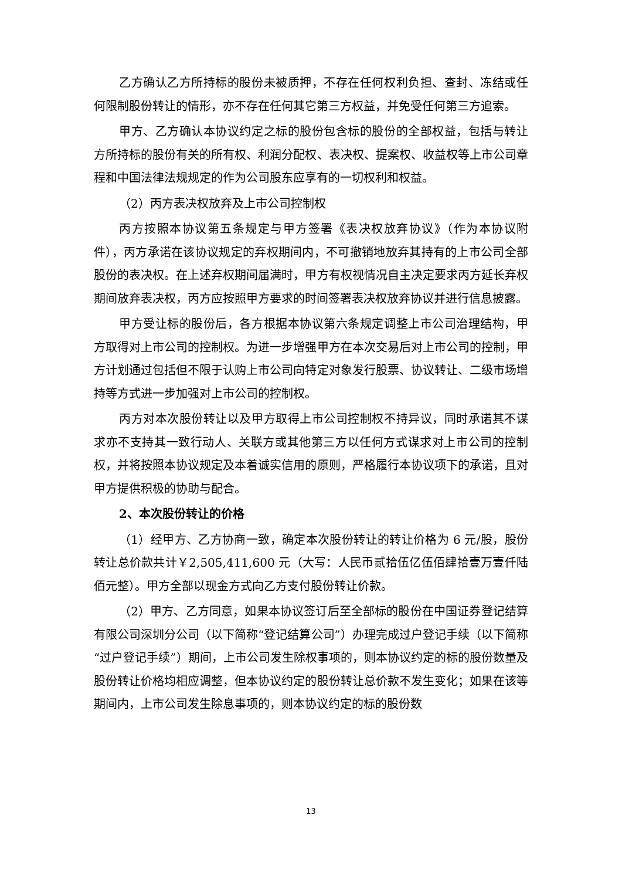乙方确认乙方所持标的股份未被质押，不存在任何权利负担、查封、冻结或任何限制股份转让的情形，亦不存在任何其它第三方权益，并免受任何第三方追索。
甲方、乙方确认本协议约定之标的股份包含标的股份的全部权益，包括与转让方所持标的股份有关的所有权、利润分配权、表决权、提案权、收益权等上市公司章程和中国法律法规规定的作为公司股东应享有的一切权利和权益。
（2）丙方表决权放弃及上市公司控制权
丙方按照本协议第五条规定与甲方签署《表决权放弃协议》（作为本协议附件），丙方承诺在该协议规定的弃权期间内，不可撤销地放弃其持有的上市公司全部股份的表决权。在上述弃权期间届满时，甲方有权视情况自主决定要求丙方延长弃权期间放弃表决权，丙方应按照甲方要求的时间签署表决权放弃协议并进行信息披露。
甲方受让标的股份后，各方根据本协议第六条规定调整上市公司治理结构，甲方取得对上市公司的控制权。为进一步增强甲方在本次交易后对上市公司的控制，甲方计划通过包括但不限于认购上市公司向特定对象发行股票、协议转让、二级市场增持等方式进一步加强对上市公司的控制权。
丙方对本次股份转让以及甲方取得上市公司控制权不持异议，同时承诺其不谋求亦不支持其一致行动人、关联方或其他第三方以任何方式谋求对上市公司的控制权，并将按照本协议规定及本着诚实信用的原则，严格履行本协议项下的承诺，且对甲方提供积极的协助与配合。
2、本次股份转让的价格
（1）经甲方、乙方协商一致，确定本次股份转让的转让价格为 6 元/股，股份转让总价款共计￥2,505,411,600 元（大写：人民币贰拾伍亿伍佰肆拾壹万壹仟陆佰元整）。甲方全部以现金方式向乙方支付股份转让价款。
（2）甲方、乙方同意，如果本协议签订后至全部标的股份在中国证券登记结算有限公司深圳分公司（以下简称“登记结算公司”）办理完成过户登记手续（以下简称“过户登记手续”）期间，上市公司发生除权事项的，则本协议约定的标的股份数量及股份转让价格均相应调整，但本协议约定的股份转让总价款不发生变化；如果在该等期间内，上市公司发生除息事项的，则本协议约定的标的股份数
13